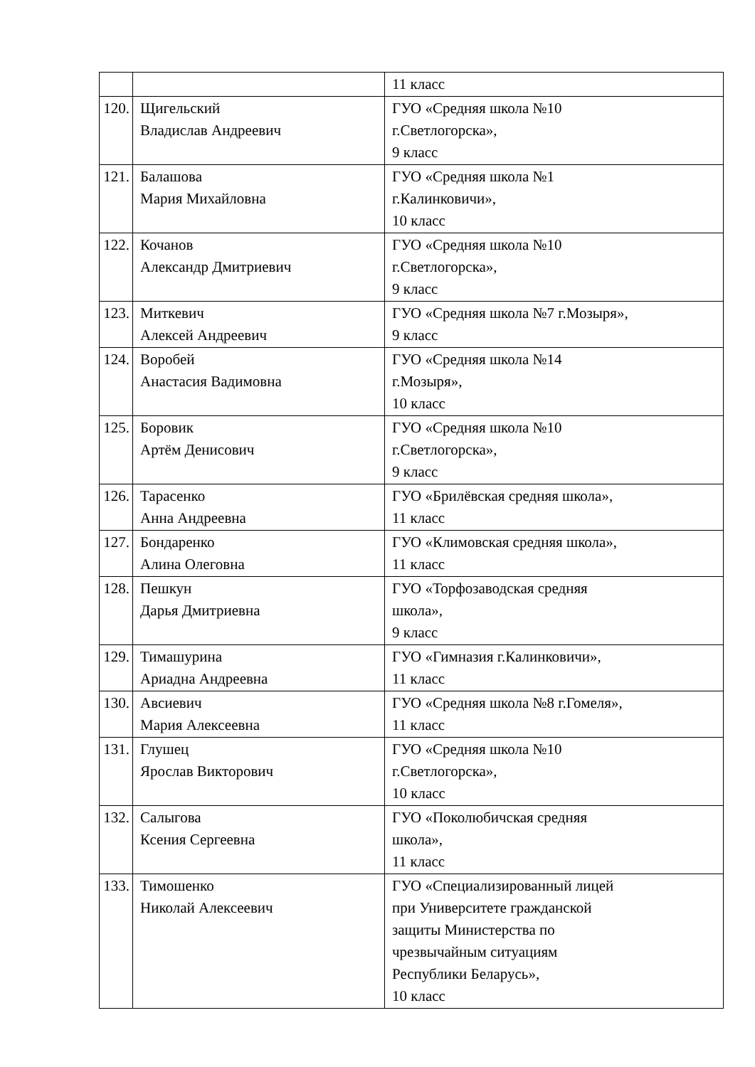| | | 11 класс |
| 120. | Щигельский Владислав Андреевич | ГУО «Средняя школа №10 г.Светлогорска», 9 класс |
| 121. | Балашова Мария Михайловна | ГУО «Средняя школа №1 г.Калинковичи», 10 класс |
| 122. | Кочанов Александр Дмитриевич | ГУО «Средняя школа №10 г.Светлогорска», 9 класс |
| 123. | Миткевич Алексей Андреевич | ГУО «Средняя школа №7 г.Мозыря», 9 класс |
| 124. | Воробей Анастасия Вадимовна | ГУО «Средняя школа №14 г.Мозыря», 10 класс |
| 125. | Боровик Артём Денисович | ГУО «Средняя школа №10 г.Светлогорска», 9 класс |
| 126. | Тарасенко Анна Андреевна | ГУО «Брилёвская средняя школа», 11 класс |
| 127. | Бондаренко Алина Олеговна | ГУО «Климовская средняя школа», 11 класс |
| 128. | Пешкун Дарья Дмитриевна | ГУО «Торфозаводская средняя школа», 9 класс |
| 129. | Тимашурина Ариадна Андреевна | ГУО «Гимназия г.Калинковичи», 11 класс |
| 130. | Авсиевич Мария Алексеевна | ГУО «Средняя школа №8 г.Гомеля», 11 класс |
| 131. | Глушец Ярослав Викторович | ГУО «Средняя школа №10 г.Светлогорска», 10 класс |
| 132. | Салыгова Ксения Сергеевна | ГУО «Поколюбичская средняя школа», 11 класс |
| 133. | Тимошенко Николай Алексеевич | ГУО «Специализированный лицей при Университете гражданской защиты Министерства по чрезвычайным ситуациям Республики Беларусь», 10 класс |